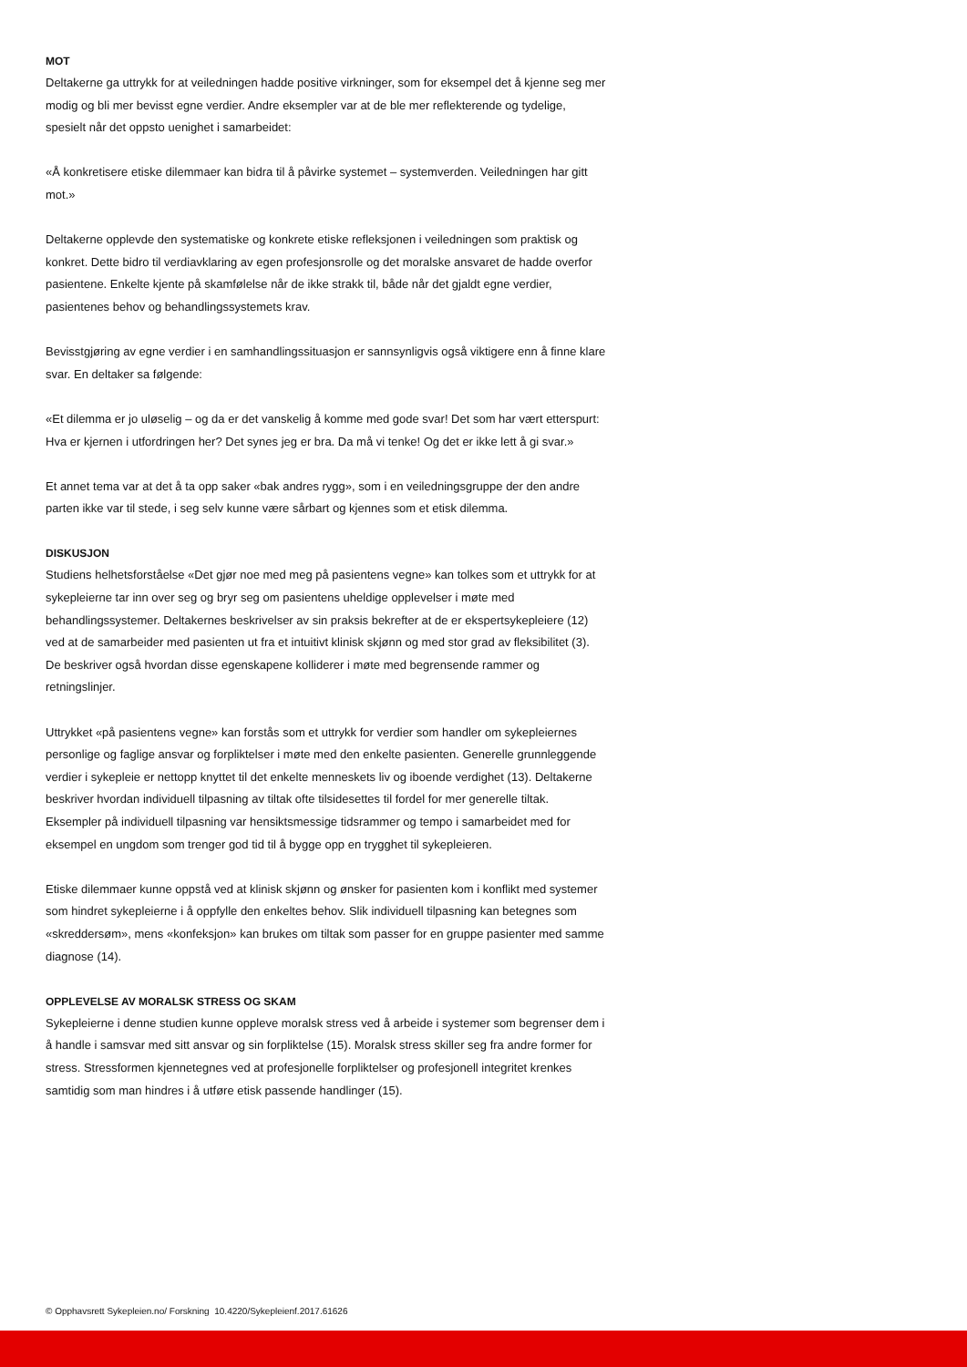MOT
Deltakerne ga uttrykk for at veiledningen hadde positive virkninger, som for eksempel det å kjenne seg mer modig og bli mer bevisst egne verdier. Andre eksempler var at de ble mer reflekterende og tydelige, spesielt når det oppsto uenighet i samarbeidet:
«Å konkretisere etiske dilemmaer kan bidra til å påvirke systemet – systemverden. Veiledningen har gitt mot.»
Deltakerne opplevde den systematiske og konkrete etiske refleksjonen i veiledningen som praktisk og konkret. Dette bidro til verdiavklaring av egen profesjonsrolle og det moralske ansvaret de hadde overfor pasientene. Enkelte kjente på skamfølelse når de ikke strakk til, både når det gjaldt egne verdier, pasientenes behov og behandlingssystemets krav.
Bevisstgjøring av egne verdier i en samhandlingssituasjon er sannsynligvis også viktigere enn å finne klare svar. En deltaker sa følgende:
«Et dilemma er jo uløselig – og da er det vanskelig å komme med gode svar! Det som har vært etterspurt: Hva er kjernen i utfordringen her? Det synes jeg er bra. Da må vi tenke! Og det er ikke lett å gi svar.»
Et annet tema var at det å ta opp saker «bak andres rygg», som i en veiledningsgruppe der den andre parten ikke var til stede, i seg selv kunne være sårbart og kjennes som et etisk dilemma.
DISKUSJON
Studiens helhetsforståelse «Det gjør noe med meg på pasientens vegne» kan tolkes som et uttrykk for at sykepleierne tar inn over seg og bryr seg om pasientens uheldige opplevelser i møte med behandlingssystemer. Deltakernes beskrivelser av sin praksis bekrefter at de er ekspertsykepleiere (12) ved at de samarbeider med pasienten ut fra et intuitivt klinisk skjønn og med stor grad av fleksibilitet (3). De beskriver også hvordan disse egenskapene kolliderer i møte med begrensende rammer og retningslinjer.
Uttrykket «på pasientens vegne» kan forstås som et uttrykk for verdier som handler om sykepleiernes personlige og faglige ansvar og forpliktelser i møte med den enkelte pasienten. Generelle grunnleggende verdier i sykepleie er nettopp knyttet til det enkelte menneskets liv og iboende verdighet (13). Deltakerne beskriver hvordan individuell tilpasning av tiltak ofte tilsidesettes til fordel for mer generelle tiltak. Eksempler på individuell tilpasning var hensiktsmessige tidsrammer og tempo i samarbeidet med for eksempel en ungdom som trenger god tid til å bygge opp en trygghet til sykepleieren.
Etiske dilemmaer kunne oppstå ved at klinisk skjønn og ønsker for pasienten kom i konflikt med systemer som hindret sykepleierne i å oppfylle den enkeltes behov. Slik individuell tilpasning kan betegnes som «skreddersøm», mens «konfeksjon» kan brukes om tiltak som passer for en gruppe pasienter med samme diagnose (14).
OPPLEVELSE AV MORALSK STRESS OG SKAM
Sykepleierne i denne studien kunne oppleve moralsk stress ved å arbeide i systemer som begrenser dem i å handle i samsvar med sitt ansvar og sin forpliktelse (15). Moralsk stress skiller seg fra andre former for stress. Stressformen kjennetegnes ved at profesjonelle forpliktelser og profesjonell integritet krenkes samtidig som man hindres i å utføre etisk passende handlinger (15).
© Opphavsrett Sykepleien.no/ Forskning 10.4220/Sykepleienf.2017.61626